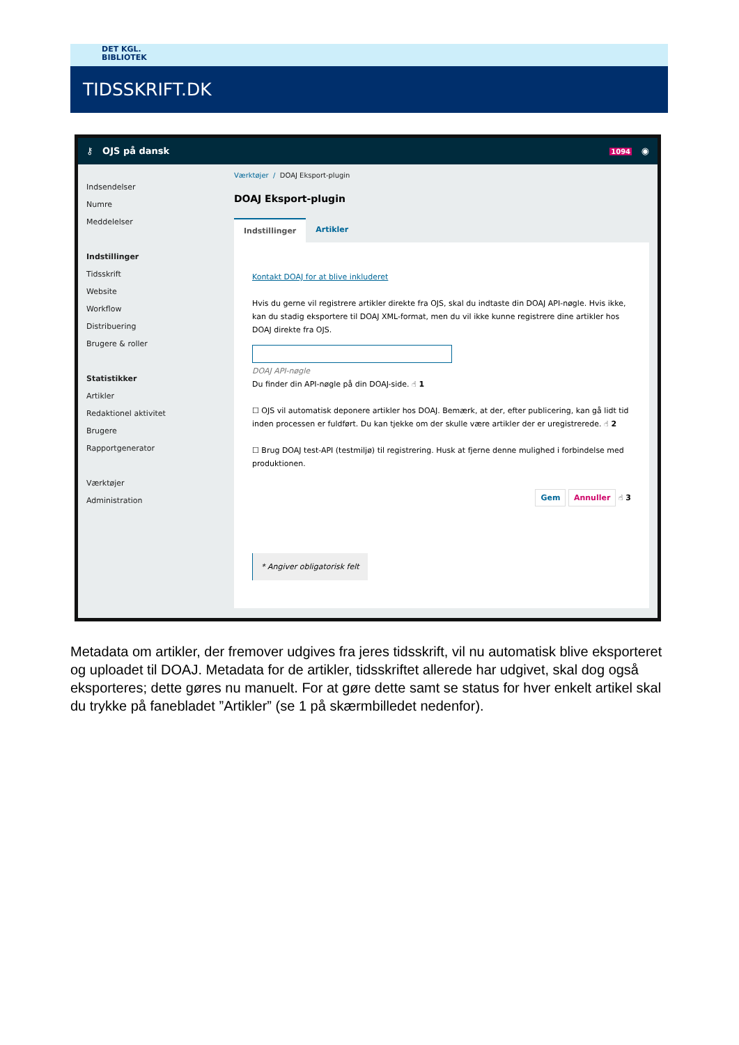DET KGL.
BIBLIOTEK
TIDSSKRIFT.DK
⚷ OJS på dansk 1094 ◉
Indsendelser
Numre
Meddelelser
Indstillinger
Tidsskrift
Website
Workflow
Distribuering
Brugere & roller
Statistikker
Artikler
Redaktionel aktivitet
Brugere
Rapportgenerator
Værktøjer
Administration
Værktøjer / DOAJ Eksport-plugin
DOAJ Eksport-plugin
Indstillinger Artikler
Kontakt DOAJ for at blive inkluderet
Hvis du gerne vil registrere artikler direkte fra OJS, skal du indtaste din DOAJ API-nøgle. Hvis ikke, kan du stadig eksportere til DOAJ XML-format, men du vil ikke kunne registrere dine artikler hos DOAJ direkte fra OJS.
DOAJ API-nøgle
Du finder din API-nøgle på din DOAJ-side. ☝ 1
☐ OJS vil automatisk deponere artikler hos DOAJ. Bemærk, at der, efter publicering, kan gå lidt tid inden processen er fuldført. Du kan tjekke om der skulle være artikler der er uregistrerede. ☝ 2
☐ Brug DOAJ test-API (testmiljø) til registrering. Husk at fjerne denne mulighed i forbindelse med produktionen.
Gem Annuller ☝ 3
* Angiver obligatorisk felt
Metadata om artikler, der fremover udgives fra jeres tidsskrift, vil nu automatisk blive eksporteret og uploadet til DOAJ. Metadata for de artikler, tidsskriftet allerede har udgivet, skal dog også eksporteres; dette gøres nu manuelt. For at gøre dette samt se status for hver enkelt artikel skal du trykke på fanebladet ”Artikler” (se 1 på skærmbilledet nedenfor).